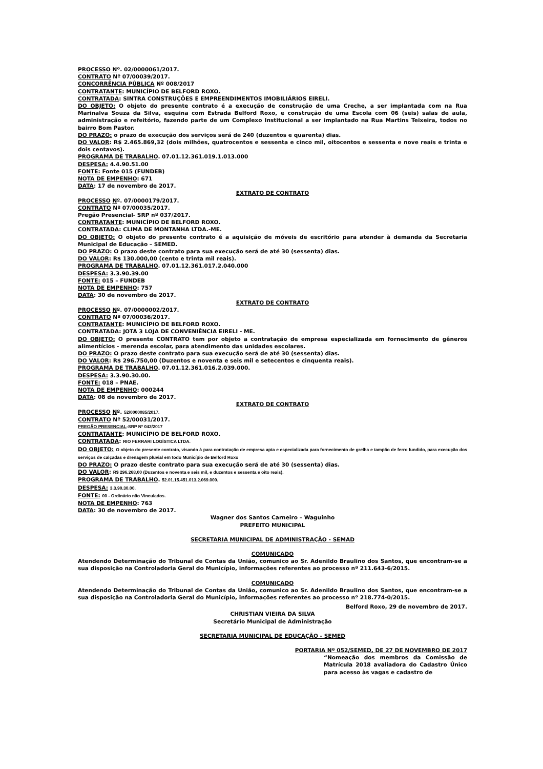PROCESSO Nº. 02/0000061/2017.
CONTRATO Nº 07/00039/2017.
CONCORRÊNCIA PÚBLICA Nº 008/2017
CONTRATANTE: MUNICÍPIO DE BELFORD ROXO.
CONTRATADA: SINTRA CONSTRUÇÕES E EMPREENDIMENTOS IMOBILIÁRIOS EIRELI.
DO OBJETO: O objeto do presente contrato é a execução de construção de uma Creche, a ser implantada com na Rua Marinalva Souza da Silva, esquina com Estrada Belford Roxo, e construção de uma Escola com 06 (seis) salas de aula, administração e refeitório, fazendo parte de um Complexo Institucional a ser implantado na Rua Martins Teixeira, todos no bairro Bom Pastor.
DO PRAZO: o prazo de execução dos serviços será de 240 (duzentos e quarenta) dias.
DO VALOR: R$ 2.465.869,32 (dois milhões, quatrocentos e sessenta e cinco mil, oitocentos e sessenta e nove reais e trinta e dois centavos).
PROGRAMA DE TRABALHO. 07.01.12.361.019.1.013.000
DESPESA: 4.4.90.51.00
FONTE: Fonte 015 (FUNDEB)
NOTA DE EMPENHO: 671
DATA: 17 de novembro de 2017.
EXTRATO DE CONTRATO
PROCESSO Nº. 07/0000179/2017.
CONTRATO Nº 07/00035/2017.
Pregão Presencial- SRP nº 037/2017.
CONTRATANTE: MUNICÍPIO DE BELFORD ROXO.
CONTRATADA: CLIMA DE MONTANHA LTDA.-ME.
DO OBJETO: O objeto do presente contrato é a aquisição de móveis de escritório para atender à demanda da Secretaria Municipal de Educação – SEMED.
DO PRAZO: O prazo deste contrato para sua execução será de até 30 (sessenta) dias.
DO VALOR: R$ 130.000,00 (cento e trinta mil reais).
PROGRAMA DE TRABALHO. 07.01.12.361.017.2.040.000
DESPESA: 3.3.90.39.00
FONTE: 015 – FUNDEB
NOTA DE EMPENHO: 757
DATA: 30 de novembro de 2017.
EXTRATO DE CONTRATO
PROCESSO Nº. 07/0000002/2017.
CONTRATO Nº 07/00036/2017.
CONTRATANTE: MUNICÍPIO DE BELFORD ROXO.
CONTRATADA: JOTA 3 LOJA DE CONVENIÊNCIA EIRELI - ME.
DO OBJETO: O presente CONTRATO tem por objeto a contratação de empresa especializada em fornecimento de gêneros alimentícios - merenda escolar, para atendimento das unidades escolares.
DO PRAZO: O prazo deste contrato para sua execução será de até 30 (sessenta) dias.
DO VALOR: R$ 296.750,00 (Duzentos e noventa e seis mil e setecentos e cinquenta reais).
PROGRAMA DE TRABALHO. 07.01.12.361.016.2.039.000.
DESPESA: 3.3.90.30.00.
FONTE: 018 – PNAE.
NOTA DE EMPENHO: 000244
DATA: 08 de novembro de 2017.
EXTRATO DE CONTRATO
PROCESSO Nº. 52/0000085/2017.
CONTRATO Nº 52/00031/2017.
PREGÃO PRESENCIAL-SRP Nº 042/2017
CONTRATANTE: MUNICÍPIO DE BELFORD ROXO.
CONTRATADA: RIO FERRARI LOGÍSTICA LTDA.
DO OBJETO: O objeto do presente contrato, visando à para contratação de empresa apta e especializada para fornecimento de grelha e tampão de ferro fundido, para execução dos serviços de calçadas e drenagem pluvial em todo Município de Belford Roxo
DO PRAZO: O prazo deste contrato para sua execução será de até 30 (sessenta) dias.
DO VALOR: R$ 296.268,00 (Duzentos e noventa e seis mil, e duzentos e sessenta e oito reais).
PROGRAMA DE TRABALHO. 52.01.15.451.013.2.069.000.
DESPESA: 3.3.90.30.00.
FONTE: 00 - Ordinário não Vinculados.
NOTA DE EMPENHO: 763
DATA: 30 de novembro de 2017.
Wagner dos Santos Carneiro – Waguinho
PREFEITO MUNICIPAL
SECRETARIA MUNICIPAL DE ADMINISTRAÇÃO - SEMAD
COMUNICADO
Atendendo Determinação do Tribunal de Contas da União, comunico ao Sr. Adenildo Braulino dos Santos, que encontram-se a sua disposição na Controladoria Geral do Município, informações referentes ao processo nº 211.643-6/2015.
COMUNICADO
Atendendo Determinação do Tribunal de Contas da União, comunico ao Sr. Adenildo Braulino dos Santos, que encontram-se a sua disposição na Controladoria Geral do Município, informações referentes ao processo nº 218.774-0/2015.
Belford Roxo, 29 de novembro de 2017.
CHRISTIAN VIEIRA DA SILVA
Secretário Municipal de Administração
SECRETARIA MUNICIPAL DE EDUCAÇÃO - SEMED
PORTARIA Nº 052/SEMED, DE 27 DE NOVEMBRO DE 2017
“Nomeação dos membros da Comissão de Matrícula 2018 avaliadora do Cadastro Único para acesso às vagas e cadastro de